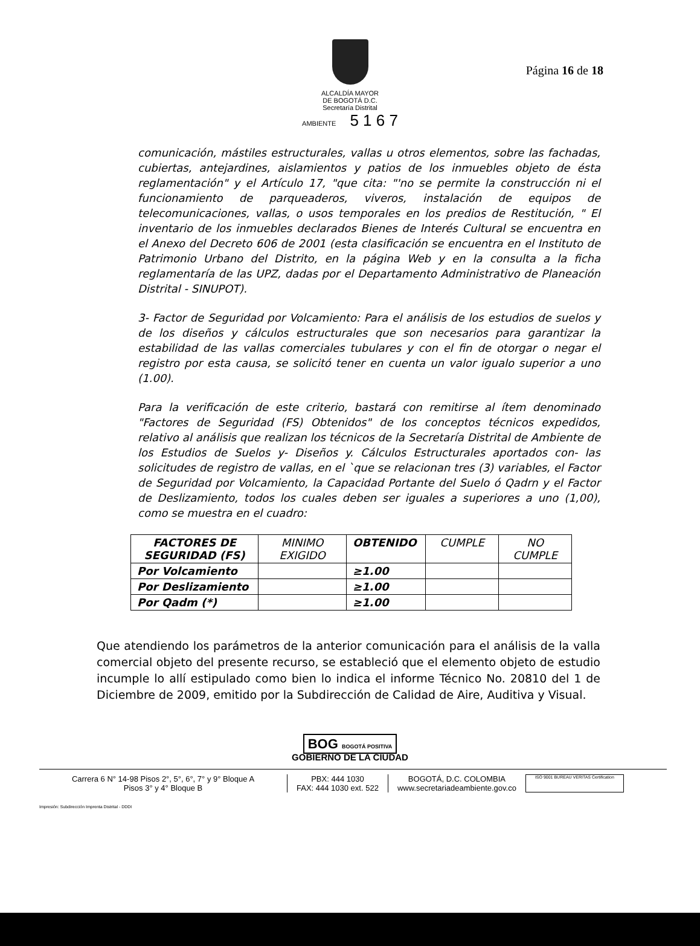Página 16 de 18
ALCALDÍA MAYOR
DE BOGOTÁ D.C.
Secretaría Distrital
AMBIENTE 5 1 6 7
comunicación, mástiles estructurales, vallas u otros elementos, sobre las fachadas, cubiertas, antejardines, aislamientos y patios de los inmuebles objeto de ésta reglamentación" y el Artículo 17, "que cita: "'no se permite la construcción ni el funcionamiento de parqueaderos, viveros, instalación de equipos de telecomunicaciones, vallas, o usos temporales en los predios de Restitución, " El inventario de los inmuebles declarados Bienes de Interés Cultural se encuentra en el Anexo del Decreto 606 de 2001 (esta clasificación se encuentra en el Instituto de Patrimonio Urbano del Distrito, en la página Web y en la consulta a la ficha reglamentaría de las UPZ, dadas por el Departamento Administrativo de Planeación Distrital - SINUPOT).
3- Factor de Seguridad por Volcamiento: Para el análisis de los estudios de suelos y de los diseños y cálculos estructurales que son necesarios para garantizar la estabilidad de las vallas comerciales tubulares y con el fin de otorgar o negar el registro por esta causa, se solicitó tener en cuenta un valor igualo superior a uno (1.00).
Para la verificación de este criterio, bastará con remitirse al ítem denominado "Factores de Seguridad (FS) Obtenidos" de los conceptos técnicos expedidos, relativo al análisis que realizan los técnicos de la Secretaría Distrital de Ambiente de los Estudios de Suelos y- Diseños y. Cálculos Estructurales aportados con- las solicitudes de registro de vallas, en el `que se relacionan tres (3) variables, el Factor de Seguridad por Volcamiento, la Capacidad Portante del Suelo ó Qadrn y el Factor de Deslizamiento, todos los cuales deben ser iguales a superiores a uno (1,00), como se muestra en el cuadro:
| FACTORES DE SEGURIDAD (FS) | MINIMO EXIGIDO | OBTENIDO | CUMPLE | NO CUMPLE |
| --- | --- | --- | --- | --- |
| Por Volcamiento | | ≥1.00 | | |
| Por Deslizamiento | | ≥1.00 | | |
| Por Qadm (*) | | ≥1.00 | | |
Que atendiendo los parámetros de la anterior comunicación para el análisis de la valla comercial objeto del presente recurso, se estableció que el elemento objeto de estudio incumple lo allí estipulado como bien lo indica el informe Técnico No. 20810 del 1 de Diciembre de 2009, emitido por la Subdirección de Calidad de Aire, Auditiva y Visual.
BOG BOGOTÁ POSITIVA
GOBIERNO DE LA CIUDAD
Carrera 6 N° 14-98 Pisos 2°, 5°, 6°, 7° y 9° Bloque A
Pisos 3° y 4° Bloque B
PBX: 444 1030
FAX: 444 1030 ext. 522
BOGOTÁ, D.C. COLOMBIA
www.secretariadeambiente.gov.co
ISO 9001 BUREAU VERITAS Certification
Impresión: Subdirección Imprenta Distrital - DDDI